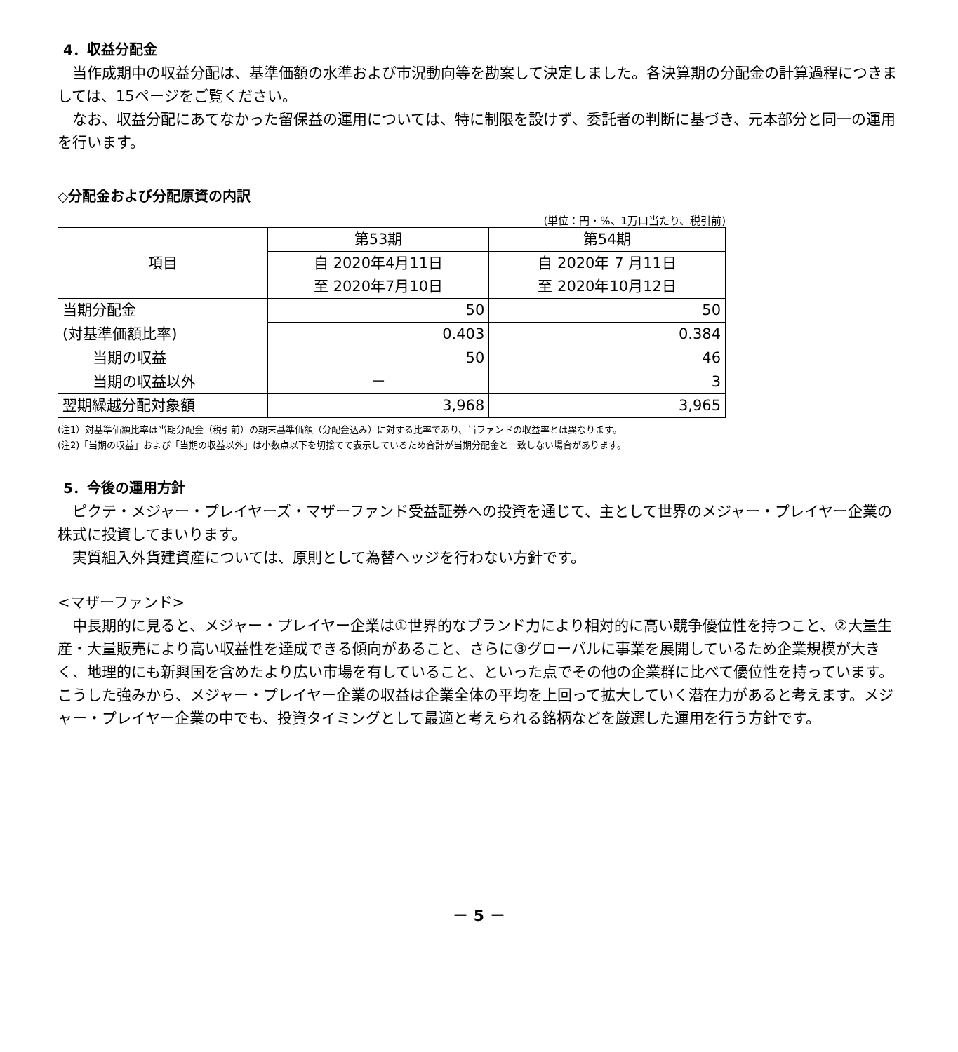4．収益分配金
当作成期中の収益分配は、基準価額の水準および市況動向等を勘案して決定しました。各決算期の分配金の計算過程につきましては、15ページをご覧ください。
なお、収益分配にあてなかった留保益の運用については、特に制限を設けず、委託者の判断に基づき、元本部分と同一の運用を行います。
◇分配金および分配原資の内訳
(単位：円・%、1万口当たり、税引前)
| 項目 | | 第53期 | 第54期 |
| --- | --- | --- | --- |
| | | 自 2020年4月11日 至 2020年7月10日 | 自 2020年 7 月11日 至 2020年10月12日 |
| 当期分配金 | | 50 | 50 |
| (対基準価額比率) | | 0.403 | 0.384 |
| | 当期の収益 | 50 | 46 |
| | 当期の収益以外 | － | 3 |
| 翌期繰越分配対象額 | | 3,968 | 3,965 |
(注1）対基準価額比率は当期分配金（税引前）の期末基準価額（分配金込み）に対する比率であり、当ファンドの収益率とは異なります。
(注2)「当期の収益」および「当期の収益以外」は小数点以下を切捨てて表示しているため合計が当期分配金と一致しない場合があります。
5．今後の運用方針
ピクテ・メジャー・プレイヤーズ・マザーファンド受益証券への投資を通じて、主として世界のメジャー・プレイヤー企業の株式に投資してまいります。
実質組入外貨建資産については、原則として為替ヘッジを行わない方針です。
<マザーファンド>
中長期的に見ると、メジャー・プレイヤー企業は①世界的なブランド力により相対的に高い競争優位性を持つこと、②大量生産・大量販売により高い収益性を達成できる傾向があること、さらに③グローバルに事業を展開しているため企業規模が大きく、地理的にも新興国を含めたより広い市場を有していること、といった点でその他の企業群に比べて優位性を持っています。こうした強みから、メジャー・プレイヤー企業の収益は企業全体の平均を上回って拡大していく潜在力があると考えます。メジャー・プレイヤー企業の中でも、投資タイミングとして最適と考えられる銘柄などを厳選した運用を行う方針です。
－ 5 －